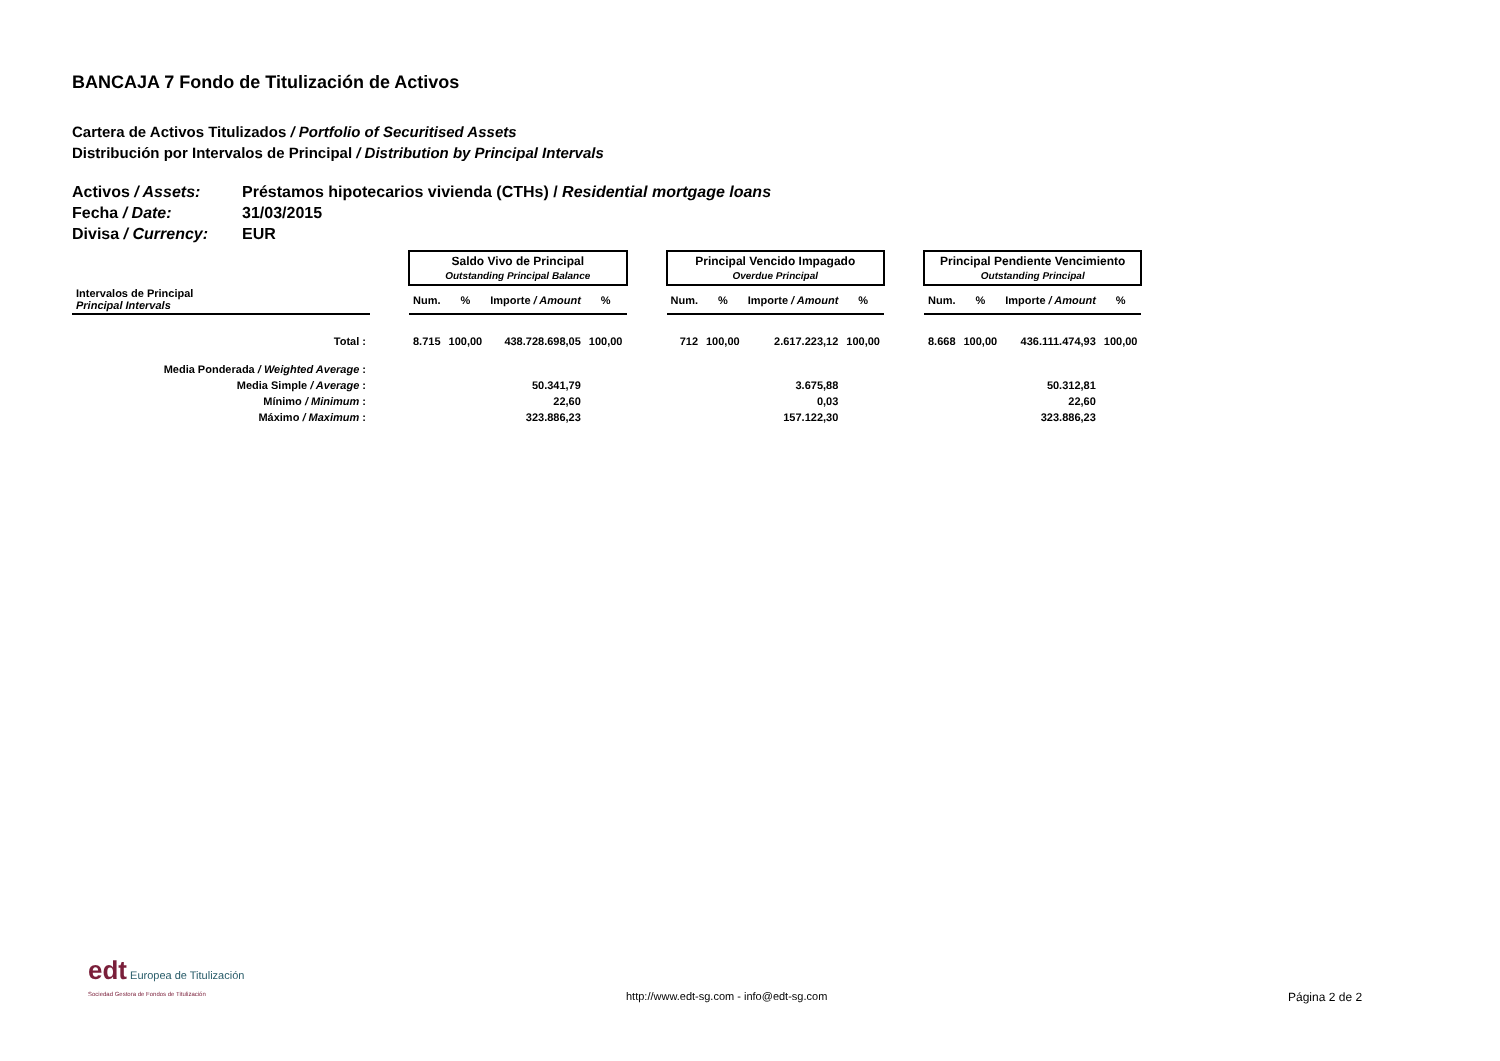BANCAJA 7 Fondo de Titulización de Activos
Cartera de Activos Titulizados / Portfolio of Securitised Assets
Distribución por Intervalos de Principal / Distribution by Principal Intervals
Activos / Assets: Préstamos hipotecarios vivienda (CTHs) / Residential mortgage loans
Fecha / Date: 31/03/2015
Divisa / Currency: EUR
| | | Saldo Vivo de Principal Outstanding Principal Balance | | | | | Principal Vencido Impagado Overdue Principal | | | | | Principal Pendiente Vencimiento Outstanding Principal | | | |
| --- | --- | --- | --- | --- | --- | --- | --- | --- | --- | --- | --- | --- | --- | --- | --- |
| Intervalos de Principal Principal Intervals | | Num. | % | Importe / Amount | % | | Num. | % | Importe / Amount | % | | Num. | % | Importe / Amount | % |
| Total : | | 8.715 | 100,00 | 438.728.698,05 | 100,00 | | 712 | 100,00 | 2.617.223,12 | 100,00 | | 8.668 | 100,00 | 436.111.474,93 | 100,00 |
| Media Ponderada / Weighted Average : | | | | | | | | | | | | | | | |
| Media Simple / Average : | 50.341,79 | | | | 3.675,88 | | | | | 50.312,81 | | | | | |
| Mínimo / Minimum : | 22,60 | | | | 0,03 | | | | | 22,60 | | | | | |
| Máximo / Maximum : | 323.886,23 | | | | 157.122,30 | | | | | 323.886,23 | | | | | |
edt Europea de Titulización
Sociedad Gestora de Fondos de Titulización
http://www.edt-sg.com - info@edt-sg.com
Página 2 de 2